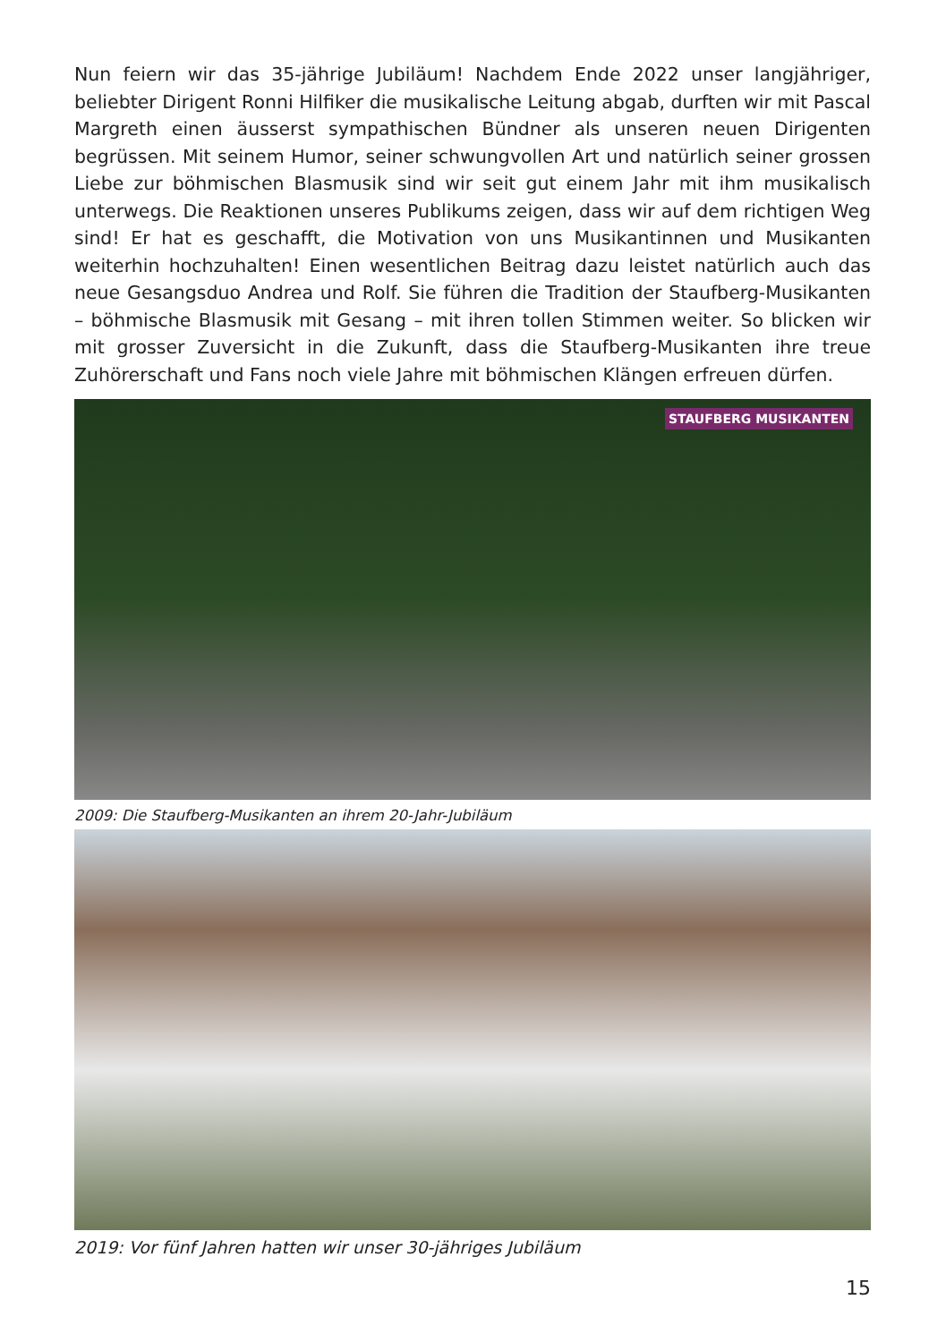Nun feiern wir das 35-jährige Jubiläum! Nachdem Ende 2022 unser langjähriger, beliebter Dirigent Ronni Hilfiker die musikalische Leitung abgab, durften wir mit Pascal Margreth einen äusserst sympathischen Bündner als unseren neuen Dirigenten begrüssen. Mit seinem Humor, seiner schwungvollen Art und natürlich seiner grossen Liebe zur böhmischen Blasmusik sind wir seit gut einem Jahr mit ihm musikalisch unterwegs. Die Reaktionen unseres Publikums zeigen, dass wir auf dem richtigen Weg sind! Er hat es geschafft, die Motivation von uns Musikantinnen und Musikanten weiterhin hochzuhalten! Einen wesentlichen Beitrag dazu leistet natürlich auch das neue Gesangsduo Andrea und Rolf. Sie führen die Tradition der Staufberg-Musikanten – böhmische Blasmusik mit Gesang – mit ihren tollen Stimmen weiter. So blicken wir mit grosser Zuversicht in die Zukunft, dass die Staufberg-Musikanten ihre treue Zuhörerschaft und Fans noch viele Jahre mit böhmischen Klängen erfreuen dürfen.
STAUFBERG MUSIKANTEN
2009: Die Staufberg-Musikanten an ihrem 20-Jahr-Jubiläum
2019: Vor fünf Jahren hatten wir unser 30-jähriges Jubiläum
15